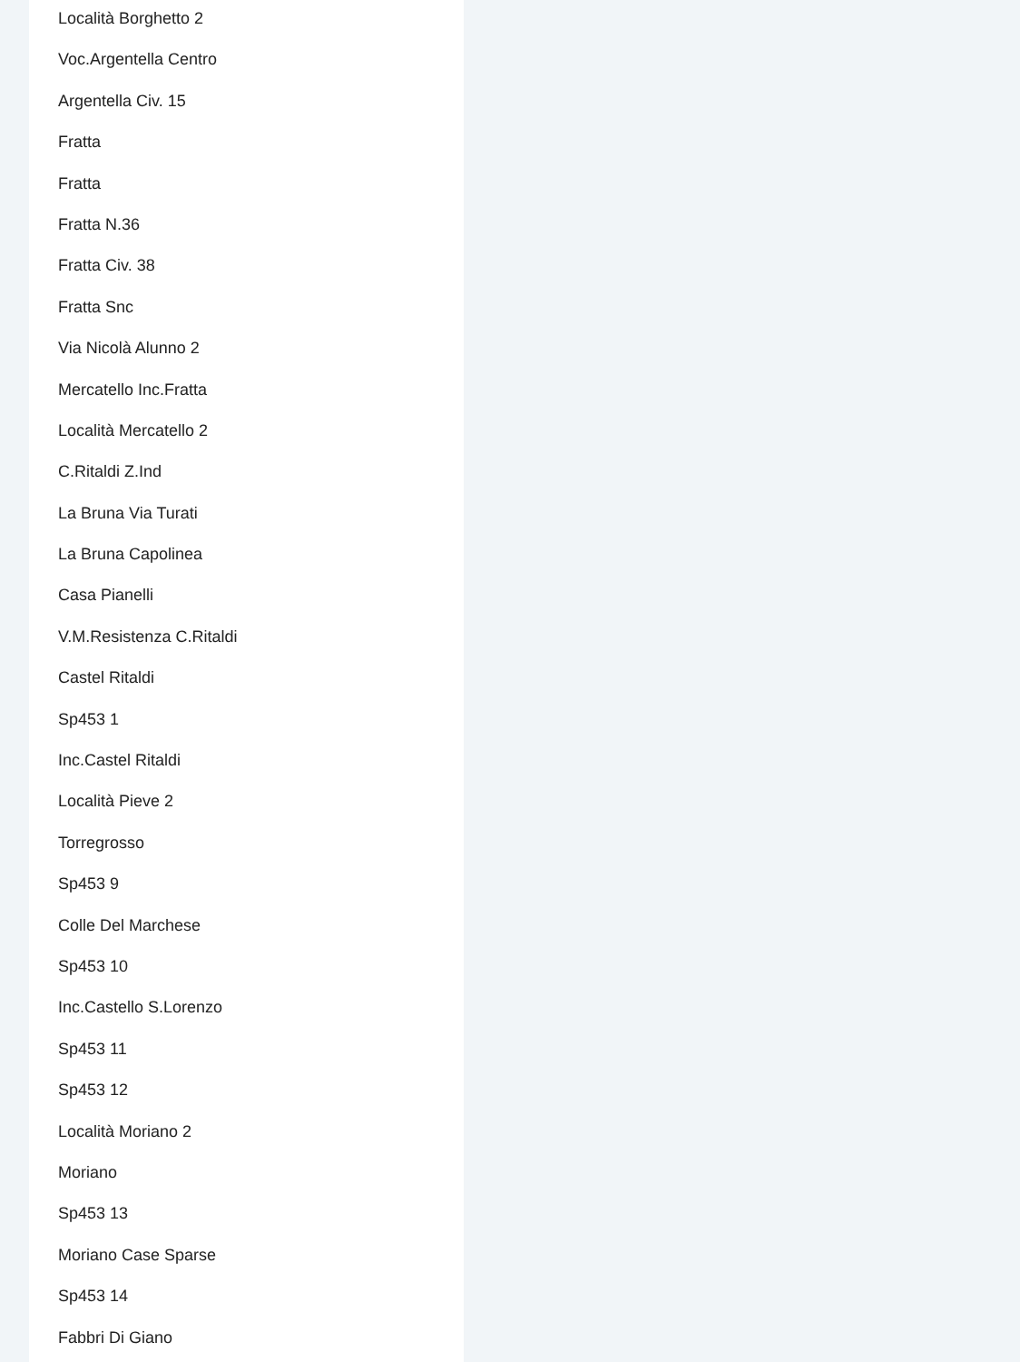Località Borghetto 2
Voc.Argentella Centro
Argentella Civ. 15
Fratta
Fratta
Fratta N.36
Fratta Civ. 38
Fratta Snc
Via Nicolà Alunno 2
Mercatello Inc.Fratta
Località Mercatello 2
C.Ritaldi Z.Ind
La Bruna Via Turati
La Bruna Capolinea
Casa Pianelli
V.M.Resistenza C.Ritaldi
Castel Ritaldi
Sp453 1
Inc.Castel Ritaldi
Località Pieve 2
Torregrosso
Sp453 9
Colle Del Marchese
Sp453 10
Inc.Castello S.Lorenzo
Sp453 11
Sp453 12
Località Moriano 2
Moriano
Sp453 13
Moriano Case Sparse
Sp453 14
Fabbri Di Giano